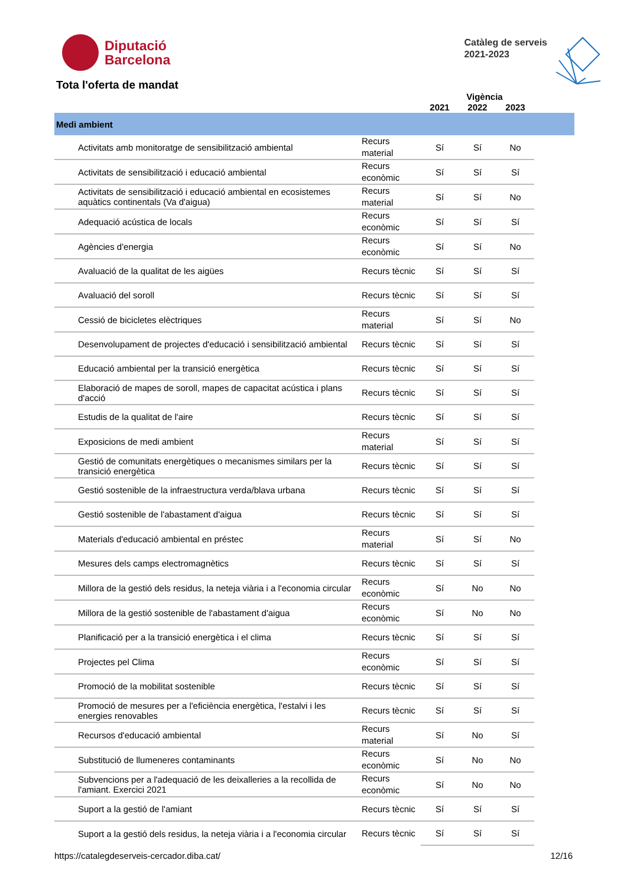Diputació
Barcelona
Catàleg de serveis
2021-2023
Tota l'oferta de mandat
Vigència
| | | 2021 | 2022 | 2023 | |
| Medi ambient | | | | | |
| Activitats amb monitoratge de sensibilització ambiental | Recurs material | Sí | Sí | No | |
| Activitats de sensibilització i educació ambiental | Recurs econòmic | Sí | Sí | Sí | |
| Activitats de sensibilització i educació ambiental en ecosistemes aquàtics continentals (Va d'aigua) | Recurs material | Sí | Sí | No | |
| Adequació acústica de locals | Recurs econòmic | Sí | Sí | Sí | |
| Agències d'energia | Recurs econòmic | Sí | Sí | No | |
| Avaluació de la qualitat de les aigües | Recurs tècnic | Sí | Sí | Sí | |
| Avaluació del soroll | Recurs tècnic | Sí | Sí | Sí | |
| Cessió de bicicletes elèctriques | Recurs material | Sí | Sí | No | |
| Desenvolupament de projectes d'educació i sensibilització ambiental | Recurs tècnic | Sí | Sí | Sí | |
| Educació ambiental per la transició energètica | Recurs tècnic | Sí | Sí | Sí | |
| Elaboració de mapes de soroll, mapes de capacitat acústica i plans d'acció | Recurs tècnic | Sí | Sí | Sí | |
| Estudis de la qualitat de l'aire | Recurs tècnic | Sí | Sí | Sí | |
| Exposicions de medi ambient | Recurs material | Sí | Sí | Sí | |
| Gestió de comunitats energètiques o mecanismes similars per la transició energètica | Recurs tècnic | Sí | Sí | Sí | |
| Gestió sostenible de la infraestructura verda/blava urbana | Recurs tècnic | Sí | Sí | Sí | |
| Gestió sostenible de l'abastament d'aigua | Recurs tècnic | Sí | Sí | Sí | |
| Materials d'educació ambiental en préstec | Recurs material | Sí | Sí | No | |
| Mesures dels camps electromagnètics | Recurs tècnic | Sí | Sí | Sí | |
| Millora de la gestió dels residus, la neteja viària i a l'economia circular | Recurs econòmic | Sí | No | No | |
| Millora de la gestió sostenible de l'abastament d'aigua | Recurs econòmic | Sí | No | No | |
| Planificació per a la transició energètica i el clima | Recurs tècnic | Sí | Sí | Sí | |
| Projectes pel Clima | Recurs econòmic | Sí | Sí | Sí | |
| Promoció de la mobilitat sostenible | Recurs tècnic | Sí | Sí | Sí | |
| Promoció de mesures per a l'eficiència energètica, l'estalvi i les energies renovables | Recurs tècnic | Sí | Sí | Sí | |
| Recursos d'educació ambiental | Recurs material | Sí | No | Sí | |
| Substitució de llumeneres contaminants | Recurs econòmic | Sí | No | No | |
| Subvencions per a l'adequació de les deixalleries a la recollida de l'amiant. Exercici 2021 | Recurs econòmic | Sí | No | No | |
| Suport a la gestió de l'amiant | Recurs tècnic | Sí | Sí | Sí | |
| Suport a la gestió dels residus, la neteja viària i a l'economia circular | Recurs tècnic | Sí | Sí | Sí | |
https://catalegdeserveis-cercador.diba.cat/ 12/16